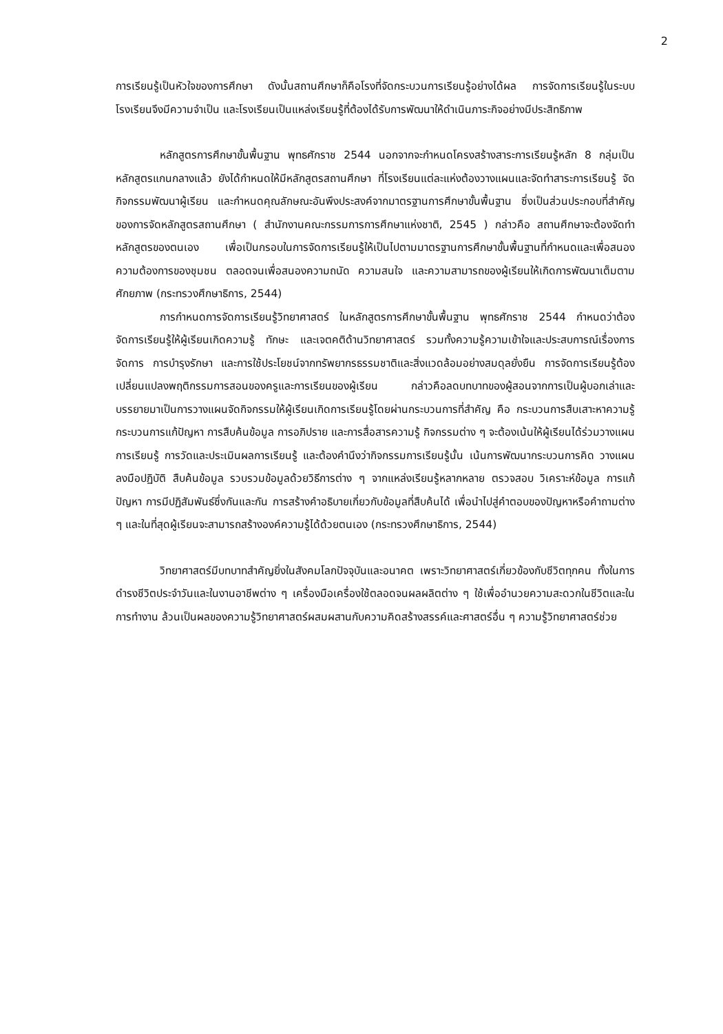2
การเรียนรู้เป็นหัวใจของการศึกษา ดังนั้นสถานศึกษาก็คือโรงที่จัดกระบวนการเรียนรู้อย่างได้ผล การจัดการเรียนรู้ในระบบโรงเรียนจึงมีความจำเป็น และโรงเรียนเป็นแหล่งเรียนรู้ที่ต้องได้รับการพัฒนาให้ดำเนินภาระกิจอย่างมีประสิทธิภาพ
หลักสูตรการศึกษาขั้นพื้นฐาน พุทธศักราช 2544 นอกจากจะกำหนดโครงสร้างสาระการเรียนรู้หลัก 8 กลุ่มเป็นหลักสูตรแกนกลางแล้ว ยังได้กำหนดให้มีหลักสูตรสถานศึกษา ที่โรงเรียนแต่ละแห่งต้องวางแผนและจัดทำสาระการเรียนรู้ จัดกิจกรรมพัฒนาผู้เรียน และกำหนดคุณลักษณะอันพึงประสงค์จากมาตรฐานการศึกษาขั้นพื้นฐาน ซึ่งเป็นส่วนประกอบที่สำคัญของการจัดหลักสูตรสถานศึกษา ( สำนักงานคณะกรรมการการศึกษาแห่งชาติ, 2545 ) กล่าวคือ สถานศึกษาจะต้องจัดทำหลักสูตรของตนเอง เพื่อเป็นกรอบในการจัดการเรียนรู้ให้เป็นไปตามมาตรฐานการศึกษาขั้นพื้นฐานที่กำหนดและเพื่อสนองความต้องการของชุมชน ตลอดจนเพื่อสนองความถนัด ความสนใจ และความสามารถของผู้เรียนให้เกิดการพัฒนาเต็มตามศักยภาพ (กระทรวงศึกษาธิการ, 2544)
การกำหนดการจัดการเรียนรู้วิทยาศาสตร์ ในหลักสูตรการศึกษาขั้นพื้นฐาน พุทธศักราช 2544 กำหนดว่าต้องจัดการเรียนรู้ให้ผู้เรียนเกิดความรู้ ทักษะ และเจตคติด้านวิทยาศาสตร์ รวมทั้งความรู้ความเข้าใจและประสบการณ์เรื่องการจัดการ การบำรุงรักษา และการใช้ประโยชน์จากทรัพยากรธรรมชาติและสิ่งแวดล้อมอย่างสมดุลยั่งยืน การจัดการเรียนรู้ต้องเปลี่ยนแปลงพฤติกรรมการสอนของครูและการเรียนของผู้เรียน กล่าวคือลดบทบาทของผู้สอนจากการเป็นผู้บอกเล่าและบรรยายมาเป็นการวางแผนจัดกิจกรรมให้ผู้เรียนเกิดการเรียนรู้โดยผ่านกระบวนการที่สำคัญ คือ กระบวนการสืบเสาะหาความรู้ กระบวนการแก้ปัญหา การสืบค้นข้อมูล การอภิปราย และการสื่อสารความรู้ กิจกรรมต่าง ๆ จะต้องเน้นให้ผู้เรียนได้ร่วมวางแผนการเรียนรู้ การวัดและประเมินผลการเรียนรู้ และต้องคำนึงว่ากิจกรรมการเรียนรู้นั้น เน้นการพัฒนากระบวนการคิด วางแผน ลงมือปฏิบัติ สืบค้นข้อมูล รวบรวมข้อมูลด้วยวิธีการต่าง ๆ จากแหล่งเรียนรู้หลากหลาย ตรวจสอบ วิเคราะห์ข้อมูล การแก้ปัญหา การมีปฏิสัมพันธ์ซึ่งกันและกัน การสร้างคำอธิบายเกี่ยวกับข้อมูลที่สืบค้นได้ เพื่อนำไปสู่คำตอบของปัญหาหรือคำถามต่าง ๆ และในที่สุดผู้เรียนจะสามารถสร้างองค์ความรู้ได้ด้วยตนเอง (กระทรวงศึกษาธิการ, 2544)
วิทยาศาสตร์มีบทบาทสำคัญยิ่งในสังคมโลกปัจจุบันและอนาคต เพราะวิทยาศาสตร์เกี่ยวข้องกับชีวิตทุกคน ทั้งในการดำรงชีวิตประจำวันและในงานอาชีพต่าง ๆ เครื่องมือเครื่องใช้ตลอดจนผลผลิตต่าง ๆ ใช้เพื่ออำนวยความสะดวกในชีวิตและในการทำงาน ล้วนเป็นผลของความรู้วิทยาศาสตร์ผสมผสานกับความคิดสร้างสรรค์และศาสตร์อื่น ๆ ความรู้วิทยาศาสตร์ช่วย